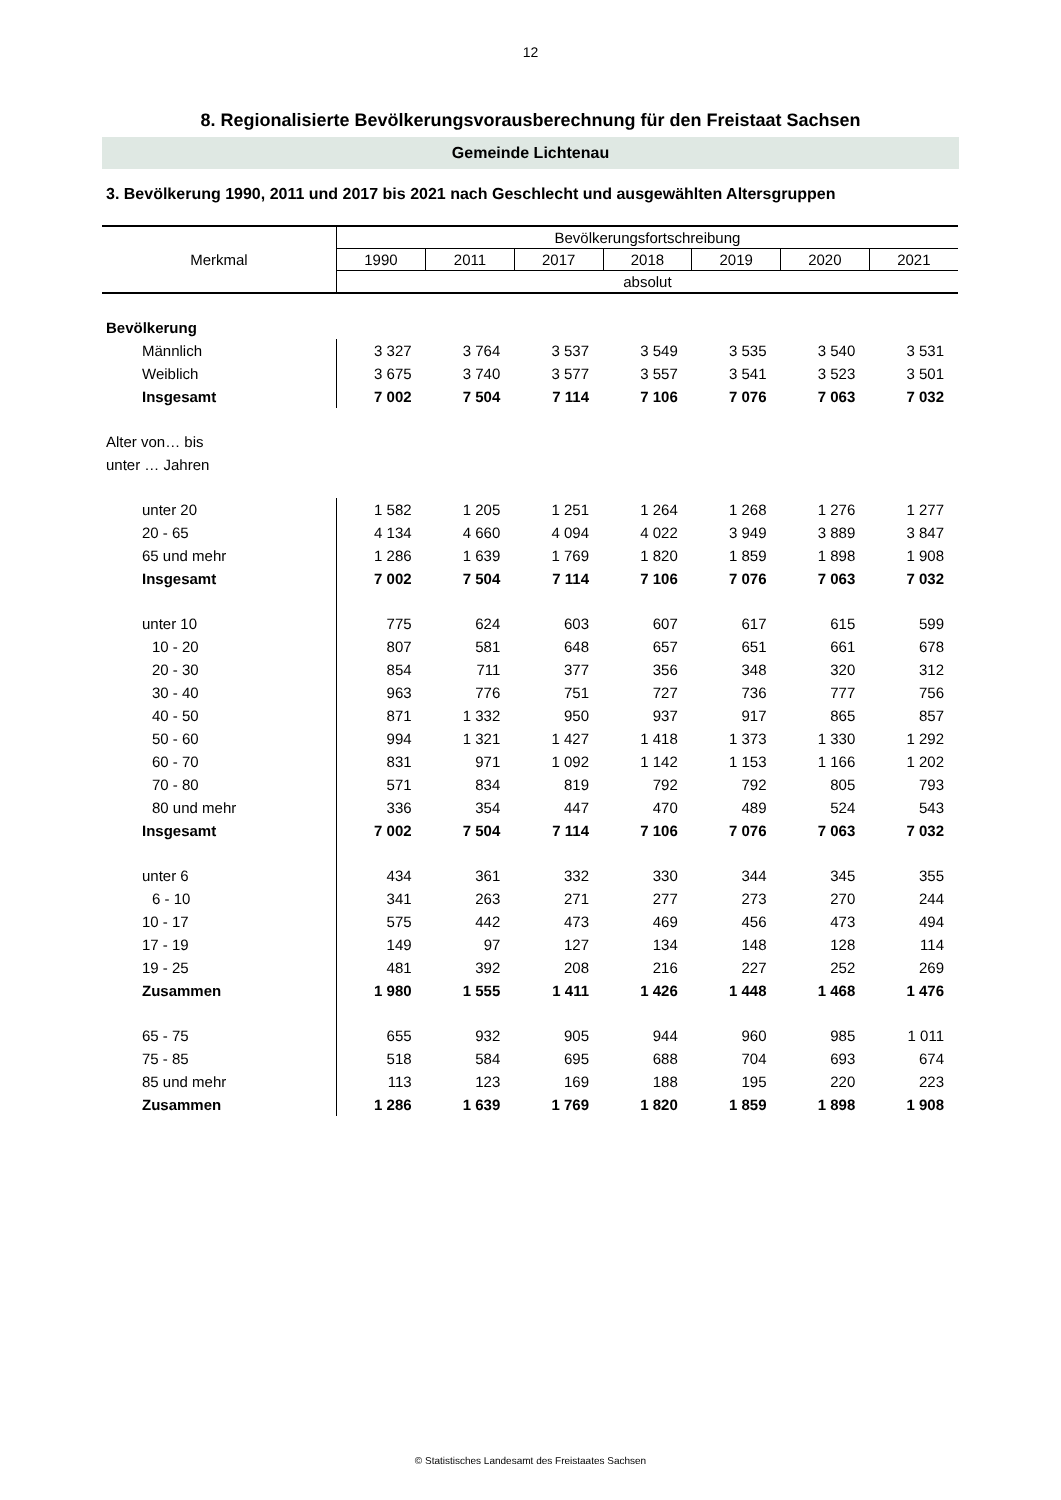12
8. Regionalisierte Bevölkerungsvorausberechnung für den Freistaat Sachsen
Gemeinde Lichtenau
3. Bevölkerung 1990, 2011 und 2017 bis 2021 nach Geschlecht und ausgewählten Altersgruppen
| Merkmal | Bevölkerungsfortschreibung | | | | | | |
| --- | --- | --- | --- | --- | --- | --- | --- |
| | 1990 | 2011 | 2017 | 2018 | 2019 | 2020 | 2021 |
| | absolut | | | | | | |
| Bevölkerung | | | | | | | |
| Männlich | 3 327 | 3 764 | 3 537 | 3 549 | 3 535 | 3 540 | 3 531 |
| Weiblich | 3 675 | 3 740 | 3 577 | 3 557 | 3 541 | 3 523 | 3 501 |
| Insgesamt | 7 002 | 7 504 | 7 114 | 7 106 | 7 076 | 7 063 | 7 032 |
| Alter von… bis | | | | | | | |
| unter … Jahren | | | | | | | |
| unter 20 | 1 582 | 1 205 | 1 251 | 1 264 | 1 268 | 1 276 | 1 277 |
| 20 - 65 | 4 134 | 4 660 | 4 094 | 4 022 | 3 949 | 3 889 | 3 847 |
| 65 und mehr | 1 286 | 1 639 | 1 769 | 1 820 | 1 859 | 1 898 | 1 908 |
| Insgesamt | 7 002 | 7 504 | 7 114 | 7 106 | 7 076 | 7 063 | 7 032 |
| unter 10 | 775 | 624 | 603 | 607 | 617 | 615 | 599 |
| 10 - 20 | 807 | 581 | 648 | 657 | 651 | 661 | 678 |
| 20 - 30 | 854 | 711 | 377 | 356 | 348 | 320 | 312 |
| 30 - 40 | 963 | 776 | 751 | 727 | 736 | 777 | 756 |
| 40 - 50 | 871 | 1 332 | 950 | 937 | 917 | 865 | 857 |
| 50 - 60 | 994 | 1 321 | 1 427 | 1 418 | 1 373 | 1 330 | 1 292 |
| 60 - 70 | 831 | 971 | 1 092 | 1 142 | 1 153 | 1 166 | 1 202 |
| 70 - 80 | 571 | 834 | 819 | 792 | 792 | 805 | 793 |
| 80 und mehr | 336 | 354 | 447 | 470 | 489 | 524 | 543 |
| Insgesamt | 7 002 | 7 504 | 7 114 | 7 106 | 7 076 | 7 063 | 7 032 |
| unter 6 | 434 | 361 | 332 | 330 | 344 | 345 | 355 |
| 6 - 10 | 341 | 263 | 271 | 277 | 273 | 270 | 244 |
| 10 - 17 | 575 | 442 | 473 | 469 | 456 | 473 | 494 |
| 17 - 19 | 149 | 97 | 127 | 134 | 148 | 128 | 114 |
| 19 - 25 | 481 | 392 | 208 | 216 | 227 | 252 | 269 |
| Zusammen | 1 980 | 1 555 | 1 411 | 1 426 | 1 448 | 1 468 | 1 476 |
| 65 - 75 | 655 | 932 | 905 | 944 | 960 | 985 | 1 011 |
| 75 - 85 | 518 | 584 | 695 | 688 | 704 | 693 | 674 |
| 85 und mehr | 113 | 123 | 169 | 188 | 195 | 220 | 223 |
| Zusammen | 1 286 | 1 639 | 1 769 | 1 820 | 1 859 | 1 898 | 1 908 |
© Statistisches Landesamt des Freistaates Sachsen